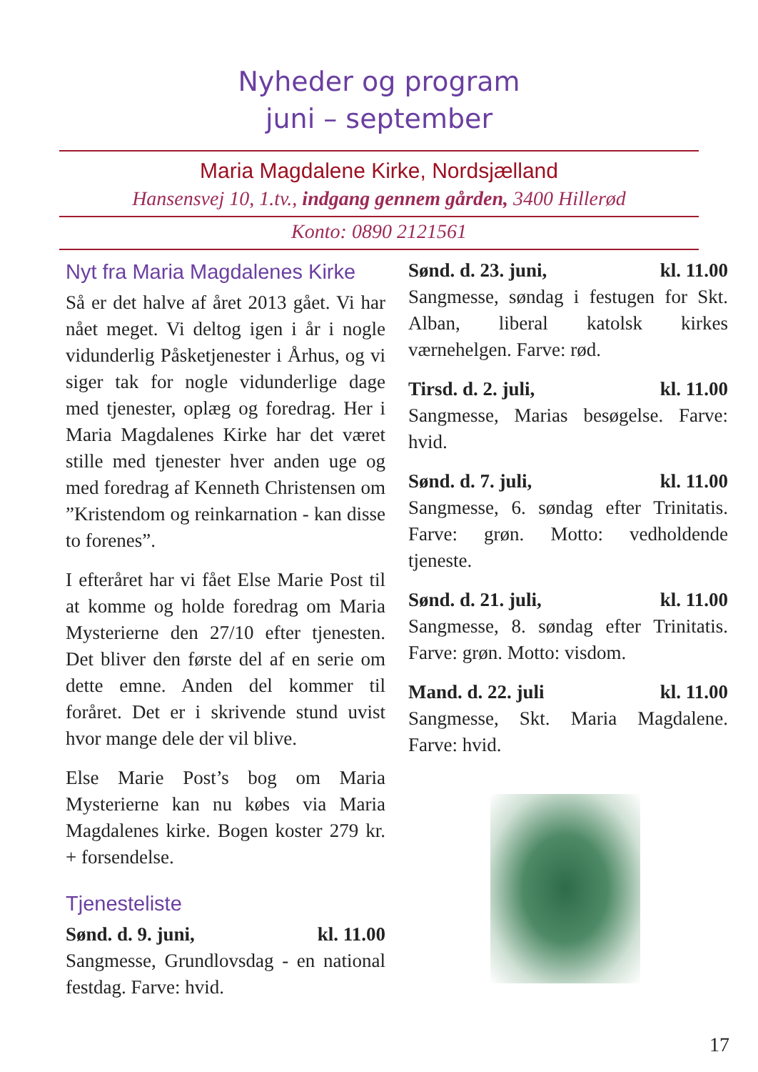Nyheder og program
juni – september
Maria Magdalene Kirke, Nordsjælland
Hansensvej 10, 1.tv., indgang gennem gården, 3400 Hillerød
Konto: 0890 2121561
Nyt fra Maria Magdalenes Kirke
Så er det halve af året 2013 gået. Vi har nået meget. Vi deltog igen i år i nogle vidunderlig Påsketjenester i Århus, og vi siger tak for nogle vid­underlige dage med tjenester, oplæg og foredrag. Her i Maria Magdale­nes Kirke har det været stille med tjenester hver anden uge og med foredrag af Kenneth Christensen om ”Kristendom og reinkarnation - kan disse to forenes”.
I efteråret har vi fået Else Marie Post til at komme og holde foredrag om Maria Mysterierne den 27/10 efter tjenesten. Det bliver den første del af en serie om dette emne. Anden del kommer til foråret. Det er i skriven­de stund uvist hvor mange dele der vil blive.
Else Marie Post’s bog om Maria Mysterierne kan nu købes via Ma­ria Magdalenes kirke. Bogen koster 279 kr. + forsendelse.
Tjenesteliste
Sønd. d. 9. juni, kl. 11.00
Sangmesse, Grundlovsdag - en na­tional festdag. Farve: hvid.
Sønd. d. 23. juni, kl. 11.00
Sangmesse, søndag i festugen for Skt. Alban, liberal katolsk kirkes værnehelgen. Farve: rød.
Tirsd. d. 2. juli, kl. 11.00
Sangmesse, Marias besøgelse. Far­ve: hvid.
Sønd. d. 7. juli, kl. 11.00
Sangmesse, 6. søndag efter Trinita­tis. Farve: grøn. Motto: vedholdende tjeneste.
Sønd. d. 21. juli, kl. 11.00
Sangmesse, 8. søndag efter Trinita­tis. Farve: grøn. Motto: visdom.
Mand. d. 22. juli kl. 11.00
Sangmesse, Skt. Maria Magdalene. Farve: hvid.
17